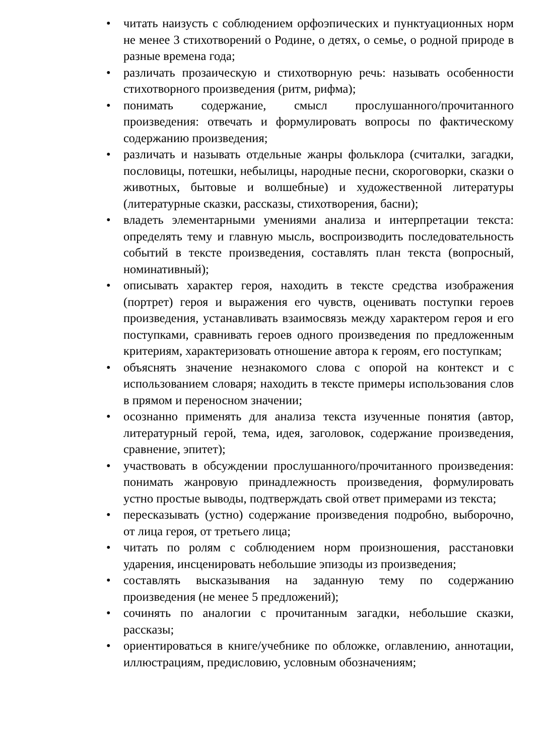• читать наизусть с соблюдением орфоэпических и пунктуационных норм не менее 3 стихотворений о Родине, о детях, о семье, о родной природе в разные времена года;
• различать прозаическую и стихотворную речь: называть особенности стихотворного произведения (ритм, рифма);
• понимать содержание, смысл прослушанного/прочитанного произведения: отвечать и формулировать вопросы по фактическому содержанию произведения;
• различать и называть отдельные жанры фольклора (считалки, загадки, пословицы, потешки, небылицы, народные песни, скороговорки, сказки о животных, бытовые и волшебные) и художественной литературы (литературные сказки, рассказы, стихотворения, басни);
• владеть элементарными умениями анализа и интерпретации текста: определять тему и главную мысль, воспроизводить последовательность событий в тексте произведения, составлять план текста (вопросный, номинативный);
• описывать характер героя, находить в тексте средства изображения (портрет) героя и выражения его чувств, оценивать поступки героев произведения, устанавливать взаимосвязь между характером героя и его поступками, сравнивать героев одного произведения по предложенным критериям, характеризовать отношение автора к героям, его поступкам;
• объяснять значение незнакомого слова с опорой на контекст и с использованием словаря; находить в тексте примеры использования слов в прямом и переносном значении;
• осознанно применять для анализа текста изученные понятия (автор, литературный герой, тема, идея, заголовок, содержание произведения, сравнение, эпитет);
• участвовать в обсуждении прослушанного/прочитанного произведения: понимать жанровую принадлежность произведения, формулировать устно простые выводы, подтверждать свой ответ примерами из текста;
• пересказывать (устно) содержание произведения подробно, выборочно, от лица героя, от третьего лица;
• читать по ролям с соблюдением норм произношения, расстановки ударения, инсценировать небольшие эпизоды из произведения;
• составлять высказывания на заданную тему по содержанию произведения (не менее 5 предложений);
• сочинять по аналогии с прочитанным загадки, небольшие сказки, рассказы;
• ориентироваться в книге/учебнике по обложке, оглавлению, аннотации, иллюстрациям, предисловию, условным обозначениям;